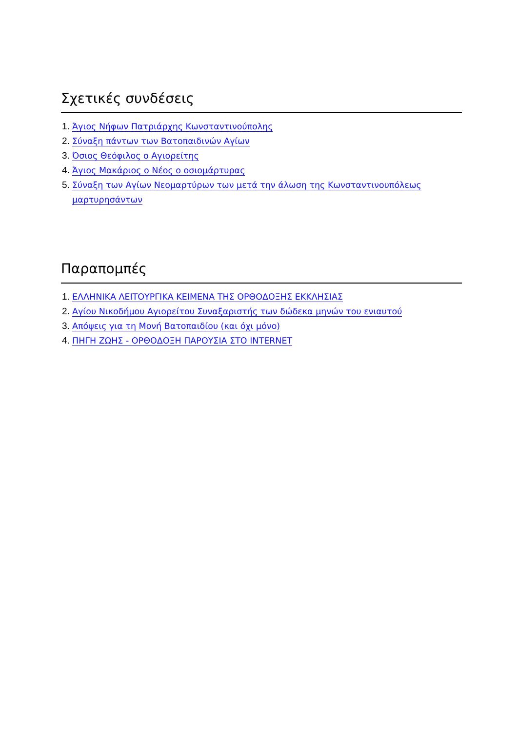Σχετικές συνδέσεις
1. Άγιος Νήφων Πατριάρχης Κωνσταντινούπολης
2. Σύναξη πάντων των Βατοπαιδινών Αγίων
3. Όσιος Θεόφιλος ο Αγιορείτης
4. Άγιος Μακάριος ο Νέος ο οσιομάρτυρας
5. Σύναξη των Αγίων Νεομαρτύρων των μετά την άλωση της Κωνσταντινουπόλεως
μαρτυρησάντων
Παραπομπές
1. ΕΛΛΗΝΙΚΑ ΛΕΙΤΟΥΡΓΙΚΑ ΚΕΙΜΕΝΑ ΤΗΣ ΟΡΘΟΔΟΞΗΣ ΕΚΚΛΗΣΙΑΣ
2. Αγίου Νικοδήμου Αγιορείτου Συναξαριστής των δώδεκα μηνών του ενιαυτού
3. Απόψεις για τη Μονή Βατοπαιδίου (και όχι μόνο)
4. ΠΗΓΗ ΖΩΗΣ - ΟΡΘΟΔΟΞΗ ΠΑΡΟΥΣΙΑ ΣΤΟ INTERNET